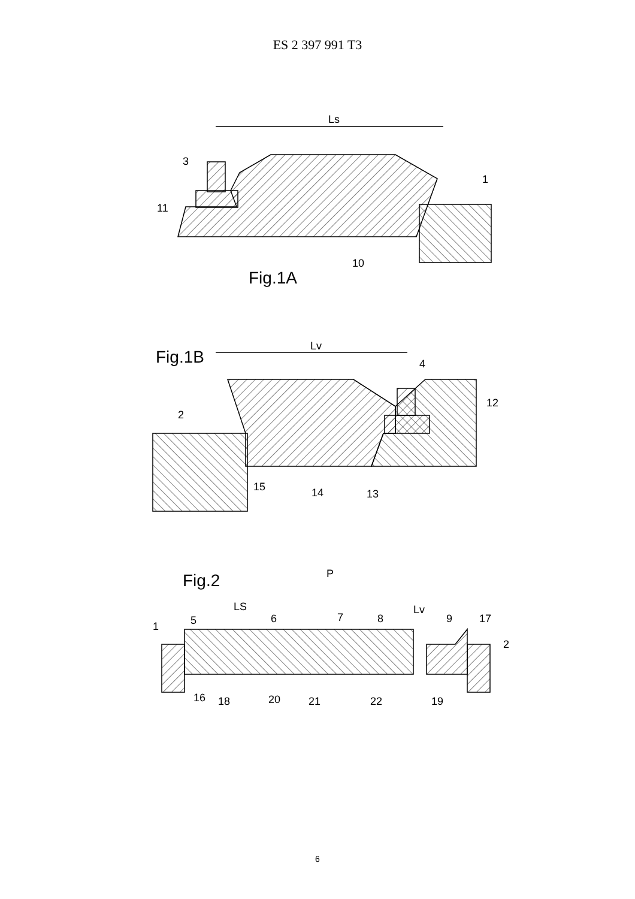ES 2 397 991 T3
Ls
3
1
11
10
Fig.1A
Fig.1B
Lv
4
12
2
15
14
13
Fig.2
P
LS
Lv
5
6
7
8
9
17
1
2
16
18
20
21
22
19
6